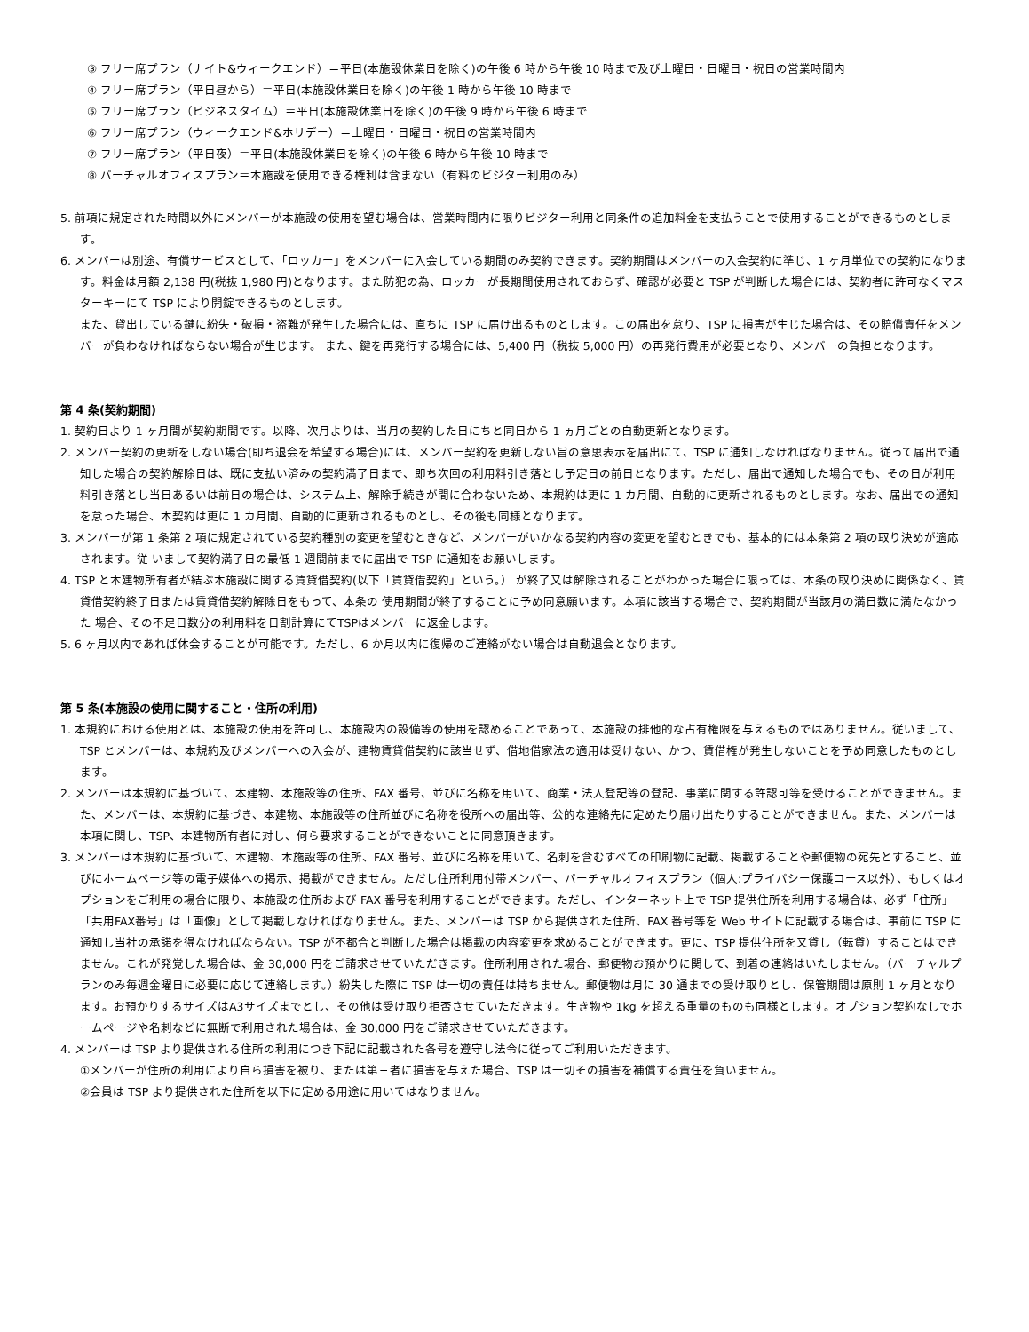③ フリー席プラン（ナイト&ウィークエンド）＝平日(本施設休業日を除く)の午後 6 時から午後 10 時まで及び土曜日・日曜日・祝日の営業時間内
④ フリー席プラン（平日昼から）＝平日(本施設休業日を除く)の午後 1 時から午後 10 時まで
⑤ フリー席プラン（ビジネスタイム）＝平日(本施設休業日を除く)の午後 9 時から午後 6 時まで
⑥ フリー席プラン（ウィークエンド&ホリデー）＝土曜日・日曜日・祝日の営業時間内
⑦ フリー席プラン（平日夜）＝平日(本施設休業日を除く)の午後 6 時から午後 10 時まで
⑧ バーチャルオフィスプラン＝本施設を使用できる権利は含まない（有料のビジター利用のみ）
5. 前項に規定された時間以外にメンバーが本施設の使用を望む場合は、営業時間内に限りビジター利用と同条件の追加料金を支払うことで使用することができるものとします。
6. メンバーは別途、有償サービスとして、「ロッカー」をメンバーに入会している期間のみ契約できます。契約期間はメンバーの入会契約に準じ、1 ヶ月単位での契約になります。料金は月額 2,138 円(税抜 1,980 円)となります。また防犯の為、ロッカーが長期間使用されておらず、確認が必要と TSP が判断した場合には、契約者に許可なくマスターキーにて TSP により開錠できるものとします。
また、貸出している鍵に紛失・破損・盗難が発生した場合には、直ちに TSP に届け出るものとします。この届出を怠り、TSP に損害が生じた場合は、その賠償責任をメンバーが負わなければならない場合が生じます。 また、鍵を再発行する場合には、5,400 円（税抜 5,000 円）の再発行費用が必要となり、メンバーの負担となります。
第 4 条(契約期間)
1. 契約日より 1 ヶ月間が契約期間です。以降、次月よりは、当月の契約した日にちと同日から 1 ヵ月ごとの自動更新となります。
2. メンバー契約の更新をしない場合(即ち退会を希望する場合)には、メンバー契約を更新しない旨の意思表示を届出にて、TSP に通知しなければなりません。従って届出で通知した場合の契約解除日は、既に支払い済みの契約満了日まで、即ち次回の利用料引き落とし予定日の前日となります。ただし、届出で通知した場合でも、その日が利用料引き落とし当日あるいは前日の場合は、システム上、解除手続きが間に合わないため、本規約は更に 1 カ月間、自動的に更新されるものとします。なお、届出での通知を怠った場合、本契約は更に 1 カ月間、自動的に更新されるものとし、その後も同様となります。
3. メンバーが第 1 条第 2 項に規定されている契約種別の変更を望むときなど、メンバーがいかなる契約内容の変更を望むときでも、基本的には本条第 2 項の取り決めが適応されます。従 いまして契約満了日の最低 1 週間前までに届出で TSP に通知をお願いします。
4. TSP と本建物所有者が結ぶ本施設に関する賃貸借契約(以下「賃貸借契約」という。） が終了又は解除されることがわかった場合に限っては、本条の取り決めに関係なく、賃貸借契約終了日または賃貸借契約解除日をもって、本条の 使用期間が終了することに予め同意願います。本項に該当する場合で、契約期間が当該月の満日数に満たなかった 場合、その不足日数分の利用料を日割計算にてTSPはメンバーに返金します。
5. 6 ヶ月以内であれば休会することが可能です。ただし、6 か月以内に復帰のご連絡がない場合は自動退会となります。
第 5 条(本施設の使用に関すること・住所の利用)
1. 本規約における使用とは、本施設の使用を許可し、本施設内の設備等の使用を認めることであって、本施設の排他的な占有権限を与えるものではありません。従いまして、TSP とメンバーは、本規約及びメンバーへの入会が、建物賃貸借契約に該当せず、借地借家法の適用は受けない、かつ、賃借権が発生しないことを予め同意したものとします。
2. メンバーは本規約に基づいて、本建物、本施設等の住所、FAX 番号、並びに名称を用いて、商業・法人登記等の登記、事業に関する許認可等を受けることができません。また、メンバーは、本規約に基づき、本建物、本施設等の住所並びに名称を役所への届出等、公的な連絡先に定めたり届け出たりすることができません。また、メンバーは本項に関し、TSP、本建物所有者に対し、何ら要求することができないことに同意頂きます。
3. メンバーは本規約に基づいて、本建物、本施設等の住所、FAX 番号、並びに名称を用いて、名刺を含むすべての印刷物に記載、掲載することや郵便物の宛先とすること、並びにホームページ等の電子媒体への掲示、掲載ができません。ただし住所利用付帯メンバー、バーチャルオフィスプラン（個人:プライバシー保護コース以外）、もしくはオプションをご利用の場合に限り、本施設の住所および FAX 番号を利用することができます。ただし、インターネット上で TSP 提供住所を利用する場合は、必ず「住所」「共用FAX番号」は「画像」として掲載しなければなりません。また、メンバーは TSP から提供された住所、FAX 番号等を Web サイトに記載する場合は、事前に TSP に通知し当社の承諾を得なければならない。TSP が不都合と判断した場合は掲載の内容変更を求めることができます。更に、TSP 提供住所を又貸し（転貸）することはできません。これが発覚した場合は、金 30,000 円をご請求させていただきます。住所利用された場合、郵便物お預かりに関して、到着の連絡はいたしません。（バーチャルプランのみ毎週金曜日に必要に応じて連絡します。）紛失した際に TSP は一切の責任は持ちません。郵便物は月に 30 通までの受け取りとし、保管期間は原則 1 ヶ月となります。お預かりするサイズはA3サイズまでとし、その他は受け取り拒否させていただきます。生き物や 1kg を超える重量のものも同様とします。オプション契約なしでホームページや名刺などに無断で利用された場合は、金 30,000 円をご請求させていただきます。
4. メンバーは TSP より提供される住所の利用につき下記に記載された各号を遵守し法令に従ってご利用いただきます。
①メンバーが住所の利用により自ら損害を被り、または第三者に損害を与えた場合、TSP は一切その損害を補償する責任を負いません。
②会員は TSP より提供された住所を以下に定める用途に用いてはなりません。